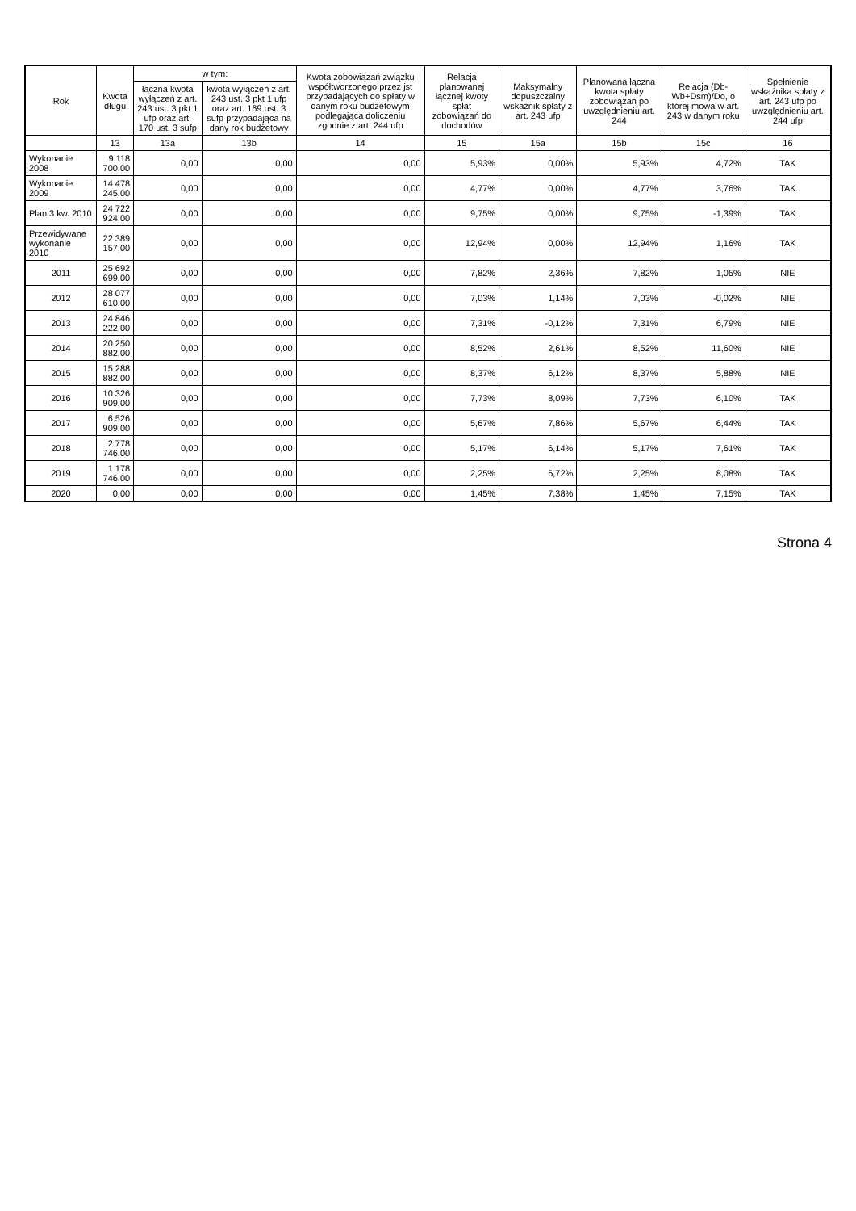| Rok | Kwota długu | w tym: | | Kwota zobowiązań związku współtworzonego przez jst przypadających do spłaty w danym roku budżetowym podlegająca doliczeniu zgodnie z art. 244 ufp | Relacja planowanej łącznej kwoty spłat zobowiązań do dochodów | Maksymalny dopuszczalny wskaźnik spłaty z art. 243 ufp | Planowana łączna kwota spłaty zobowiązań po uwzględnieniu art. 244 | Relacja (Db-Wb+Dsm)/Do, o której mowa w art. 243 w danym roku | Spełnienie wskaźnika spłaty z art. 243 ufp po uwzględnieniu art. 244 ufp |
| --- | --- | --- | --- | --- | --- | --- | --- | --- | --- |
| | | łączna kwota wyłączeń z art. 243 ust. 3 pkt 1 ufp oraz art. 170 ust. 3 sufp | kwota wyłączeń z art. 243 ust. 3 pkt 1 ufp oraz art. 169 ust. 3 sufp przypadająca na dany rok budżetowy | | | | | | |
| | 13 | 13a | 13b | 14 | 15 | 15a | 15b | 15c | 16 |
| Wykonanie 2008 | 9 118 700,00 | 0,00 | 0,00 | 0,00 | 5,93% | 0,00% | 5,93% | 4,72% | TAK |
| Wykonanie 2009 | 14 478 245,00 | 0,00 | 0,00 | 0,00 | 4,77% | 0,00% | 4,77% | 3,76% | TAK |
| Plan 3 kw. 2010 | 24 722 924,00 | 0,00 | 0,00 | 0,00 | 9,75% | 0,00% | 9,75% | -1,39% | TAK |
| Przewidywane wykonanie 2010 | 22 389 157,00 | 0,00 | 0,00 | 0,00 | 12,94% | 0,00% | 12,94% | 1,16% | TAK |
| 2011 | 25 692 699,00 | 0,00 | 0,00 | 0,00 | 7,82% | 2,36% | 7,82% | 1,05% | NIE |
| 2012 | 28 077 610,00 | 0,00 | 0,00 | 0,00 | 7,03% | 1,14% | 7,03% | -0,02% | NIE |
| 2013 | 24 846 222,00 | 0,00 | 0,00 | 0,00 | 7,31% | -0,12% | 7,31% | 6,79% | NIE |
| 2014 | 20 250 882,00 | 0,00 | 0,00 | 0,00 | 8,52% | 2,61% | 8,52% | 11,60% | NIE |
| 2015 | 15 288 882,00 | 0,00 | 0,00 | 0,00 | 8,37% | 6,12% | 8,37% | 5,88% | NIE |
| 2016 | 10 326 909,00 | 0,00 | 0,00 | 0,00 | 7,73% | 8,09% | 7,73% | 6,10% | TAK |
| 2017 | 6 526 909,00 | 0,00 | 0,00 | 0,00 | 5,67% | 7,86% | 5,67% | 6,44% | TAK |
| 2018 | 2 778 746,00 | 0,00 | 0,00 | 0,00 | 5,17% | 6,14% | 5,17% | 7,61% | TAK |
| 2019 | 1 178 746,00 | 0,00 | 0,00 | 0,00 | 2,25% | 6,72% | 2,25% | 8,08% | TAK |
| 2020 | 0,00 | 0,00 | 0,00 | 0,00 | 1,45% | 7,38% | 1,45% | 7,15% | TAK |
Strona 4